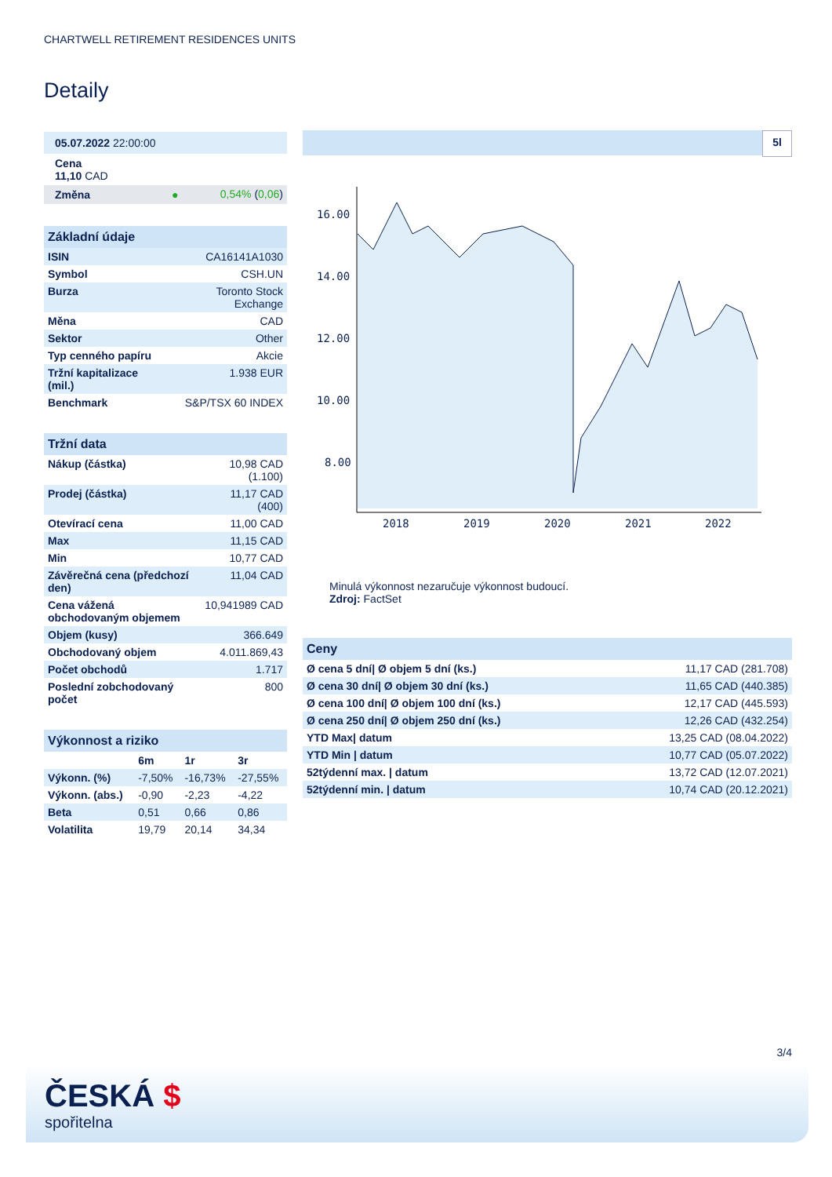CHARTWELL RETIREMENT RESIDENCES UNITS
Detaily
| 05.07.2022 22:00:00 | |
| Cena 11,10 CAD | |
| Změna ● | 0,54% ( 0,06 ) |
Základní údaje
| ISIN | CA16141A1030 |
| Symbol | CSH.UN |
| Burza | Toronto Stock Exchange |
| Měna | CAD |
| Sektor | Other |
| Typ cenného papíru | Akcie |
| Tržní kapitalizace (mil.) | 1.938 EUR |
| Benchmark | S&P/TSX 60 INDEX |
Tržní data
| Nákup (částka) | 10,98 CAD (1.100) |
| Prodej (částka) | 11,17 CAD (400) |
| Otevírací cena | 11,00 CAD |
| Max | 11,15 CAD |
| Min | 10,77 CAD |
| Závěrečná cena (předchozí den) | 11,04 CAD |
| Cena vážená obchodovaným objemem | 10,941989 CAD |
| Objem (kusy) | 366.649 |
| Obchodovaný objem | 4.011.869,43 |
| Počet obchodů | 1.717 |
| Poslední zobchodovaný počet | 800 |
Výkonnost a riziko
| | 6m | 1r | 3r |
| --- | --- | --- | --- |
| Výkonn. (%) | -7,50% | -16,73% | -27,55% |
| Výkonn. (abs.) | -0,90 | -2,23 | -4,22 |
| Beta | 0,51 | 0,66 | 0,86 |
| Volatilita | 19,79 | 20,14 | 34,34 |
5l
16.00
14.00
12.00
10.00
8.00
2018
2019
2020
2021
2022
Minulá výkonnost nezaručuje výkonnost budoucí.
Zdroj: FactSet
Ceny
| Ø cena 5 dní/ Ø objem 5 dní (ks.) | 11,17 CAD (281.708) |
| Ø cena 30 dní/ Ø objem 30 dní (ks.) | 11,65 CAD (440.385) |
| Ø cena 100 dní/ Ø objem 100 dní (ks.) | 12,17 CAD (445.593) |
| Ø cena 250 dní/ Ø objem 250 dní (ks.) | 12,26 CAD (432.254) |
| YTD Max/ datum | 13,25 CAD (08.04.2022) |
| YTD Min / datum | 10,77 CAD (05.07.2022) |
| 52týdenní max. / datum | 13,72 CAD (12.07.2021) |
| 52týdenní min. / datum | 10,74 CAD (20.12.2021) |
3/4
ČESKÁ $
spořitelna